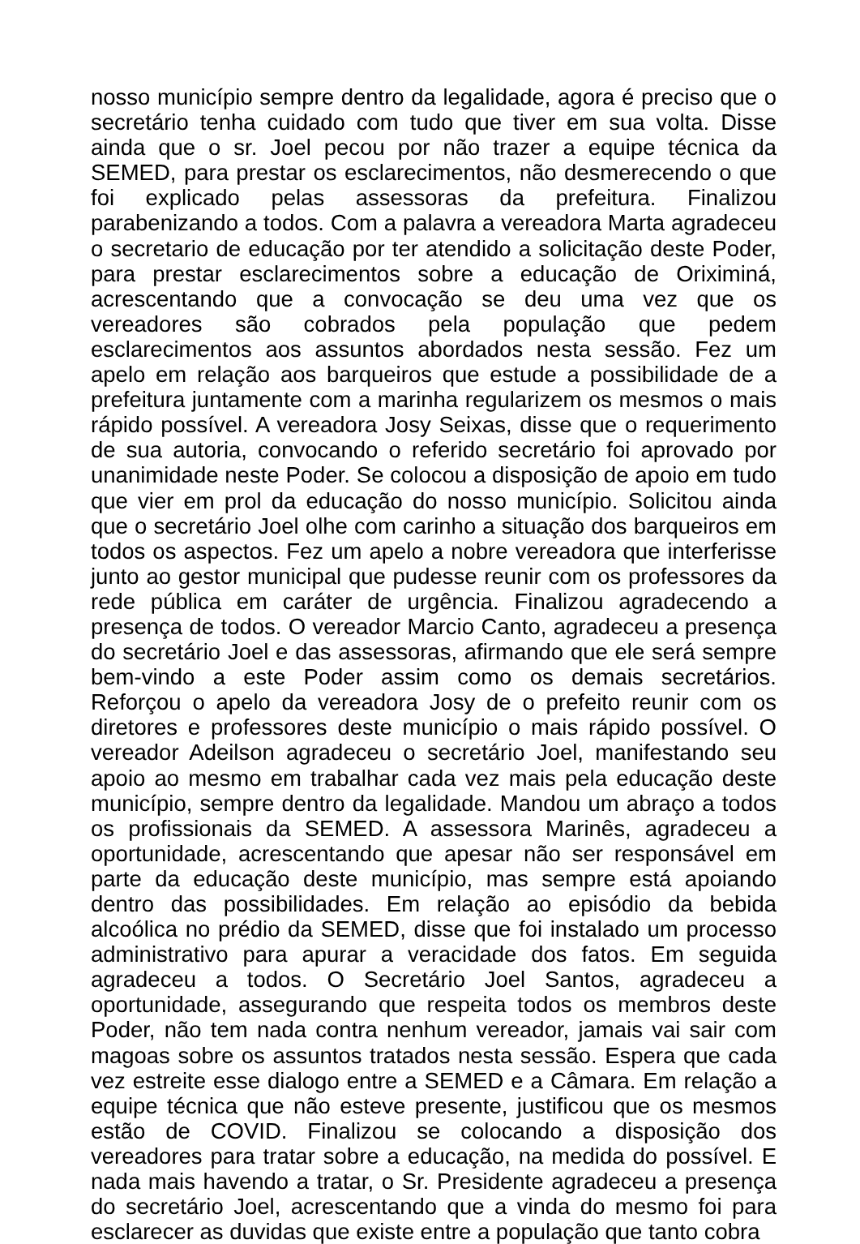nosso município sempre dentro da legalidade, agora é preciso que o secretário tenha cuidado com tudo que tiver em sua volta. Disse ainda que o sr. Joel pecou por não trazer a equipe técnica da SEMED, para prestar os esclarecimentos, não desmerecendo o que foi explicado pelas assessoras da prefeitura. Finalizou parabenizando a todos. Com a palavra a vereadora Marta agradeceu o secretario de educação por ter atendido a solicitação deste Poder, para prestar esclarecimentos sobre a educação de Oriximiná, acrescentando que a convocação se deu uma vez que os vereadores são cobrados pela população que pedem esclarecimentos aos assuntos abordados nesta sessão. Fez um apelo em relação aos barqueiros que estude a possibilidade de a prefeitura juntamente com a marinha regularizem os mesmos o mais rápido possível. A vereadora Josy Seixas, disse que o requerimento de sua autoria, convocando o referido secretário foi aprovado por unanimidade neste Poder. Se colocou a disposição de apoio em tudo que vier em prol da educação do nosso município. Solicitou ainda que o secretário Joel olhe com carinho a situação dos barqueiros em todos os aspectos. Fez um apelo a nobre vereadora que interferisse junto ao gestor municipal que pudesse reunir com os professores da rede pública em caráter de urgência. Finalizou agradecendo a presença de todos. O vereador Marcio Canto, agradeceu a presença do secretário Joel e das assessoras, afirmando que ele será sempre bem-vindo a este Poder assim como os demais secretários. Reforçou o apelo da vereadora Josy de o prefeito reunir com os diretores e professores deste município o mais rápido possível. O vereador Adeilson agradeceu o secretário Joel, manifestando seu apoio ao mesmo em trabalhar cada vez mais pela educação deste município, sempre dentro da legalidade. Mandou um abraço a todos os profissionais da SEMED. A assessora Marinês, agradeceu a oportunidade, acrescentando que apesar não ser responsável em parte da educação deste município, mas sempre está apoiando dentro das possibilidades. Em relação ao episódio da bebida alcoólica no prédio da SEMED, disse que foi instalado um processo administrativo para apurar a veracidade dos fatos. Em seguida agradeceu a todos. O Secretário Joel Santos, agradeceu a oportunidade, assegurando que respeita todos os membros deste Poder, não tem nada contra nenhum vereador, jamais vai sair com magoas sobre os assuntos tratados nesta sessão. Espera que cada vez estreite esse dialogo entre a SEMED e a Câmara. Em relação a equipe técnica que não esteve presente, justificou que os mesmos estão de COVID. Finalizou se colocando a disposição dos vereadores para tratar sobre a educação, na medida do possível. E nada mais havendo a tratar, o Sr. Presidente agradeceu a presença do secretário Joel, acrescentando que a vinda do mesmo foi para esclarecer as duvidas que existe entre a população que tanto cobra